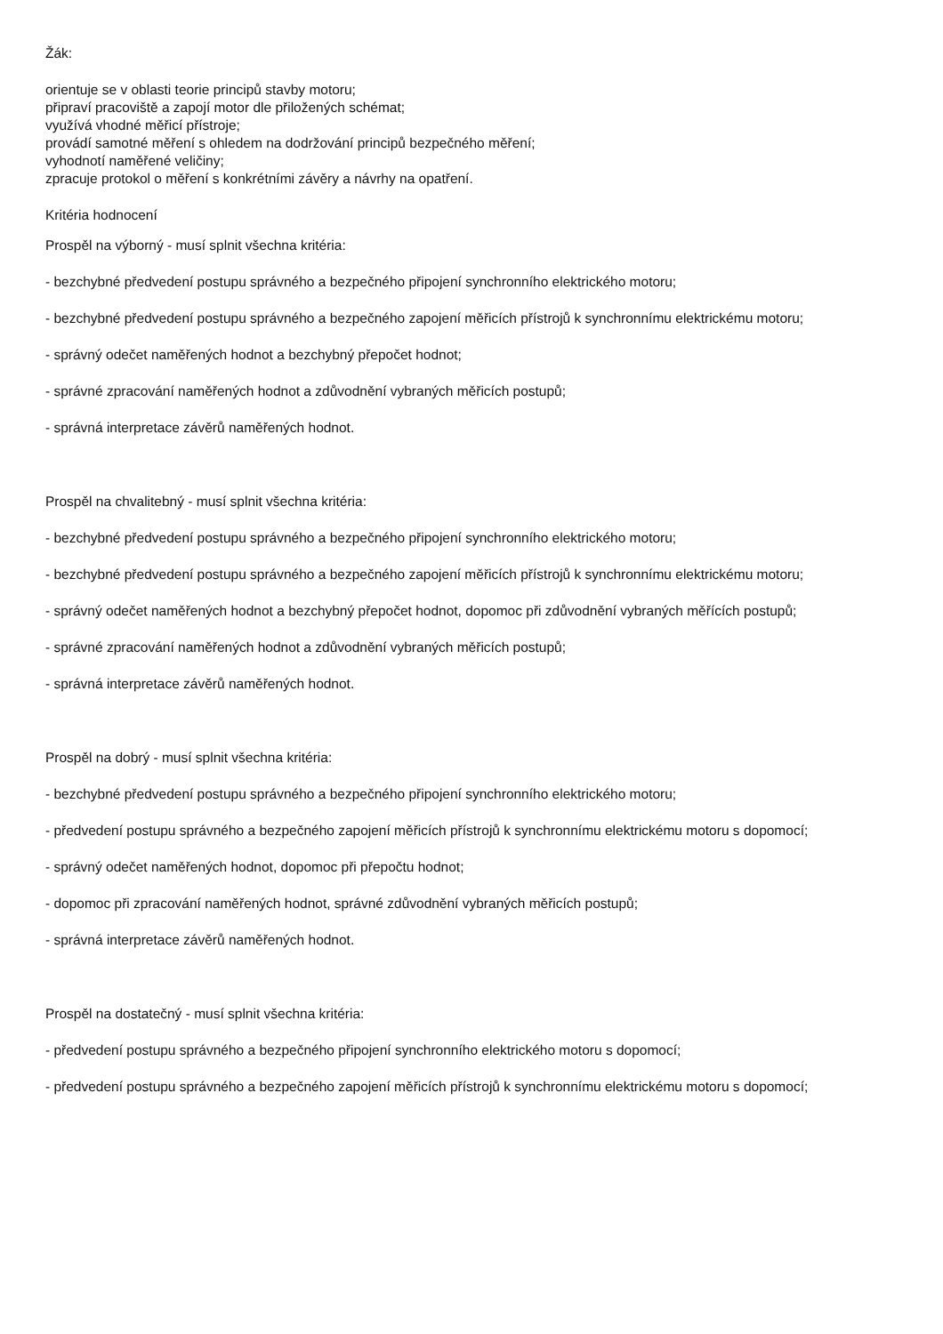Žák:
orientuje se v oblasti teorie principů stavby motoru;
připraví pracoviště a zapojí motor dle přiložených schémat;
využívá vhodné měřicí přístroje;
provádí samotné měření s ohledem na dodržování principů bezpečného měření;
vyhodnotí naměřené veličiny;
zpracuje protokol o měření s konkrétními závěry a návrhy na opatření.
Kritéria hodnocení
Prospěl na výborný - musí splnit všechna kritéria:
- bezchybné předvedení postupu správného a bezpečného připojení synchronního elektrického motoru;
- bezchybné předvedení postupu správného a bezpečného zapojení měřicích přístrojů k synchronnímu elektrickému motoru;
- správný odečet naměřených hodnot a bezchybný přepočet hodnot;
- správné zpracování naměřených hodnot a zdůvodnění vybraných měřicích postupů;
- správná interpretace závěrů naměřených hodnot.
Prospěl na chvalitebný - musí splnit všechna kritéria:
- bezchybné předvedení postupu správného a bezpečného připojení synchronního elektrického motoru;
- bezchybné předvedení postupu správného a bezpečného zapojení měřicích přístrojů k synchronnímu elektrickému motoru;
- správný odečet naměřených hodnot a bezchybný přepočet hodnot, dopomoc při zdůvodnění vybraných měřících postupů;
- správné zpracování naměřených hodnot a zdůvodnění vybraných měřicích postupů;
- správná interpretace závěrů naměřených hodnot.
Prospěl na dobrý - musí splnit všechna kritéria:
- bezchybné předvedení postupu správného a bezpečného připojení synchronního elektrického motoru;
- předvedení postupu správného a bezpečného zapojení měřicích přístrojů k synchronnímu elektrickému motoru s dopomocí;
- správný odečet naměřených hodnot, dopomoc při přepočtu hodnot;
- dopomoc při zpracování naměřených hodnot, správné zdůvodnění vybraných měřicích postupů;
- správná interpretace závěrů naměřených hodnot.
Prospěl na dostatečný - musí splnit všechna kritéria:
- předvedení postupu správného a bezpečného připojení synchronního elektrického motoru s dopomocí;
- předvedení postupu správného a bezpečného zapojení měřicích přístrojů k synchronnímu elektrickému motoru s dopomocí;